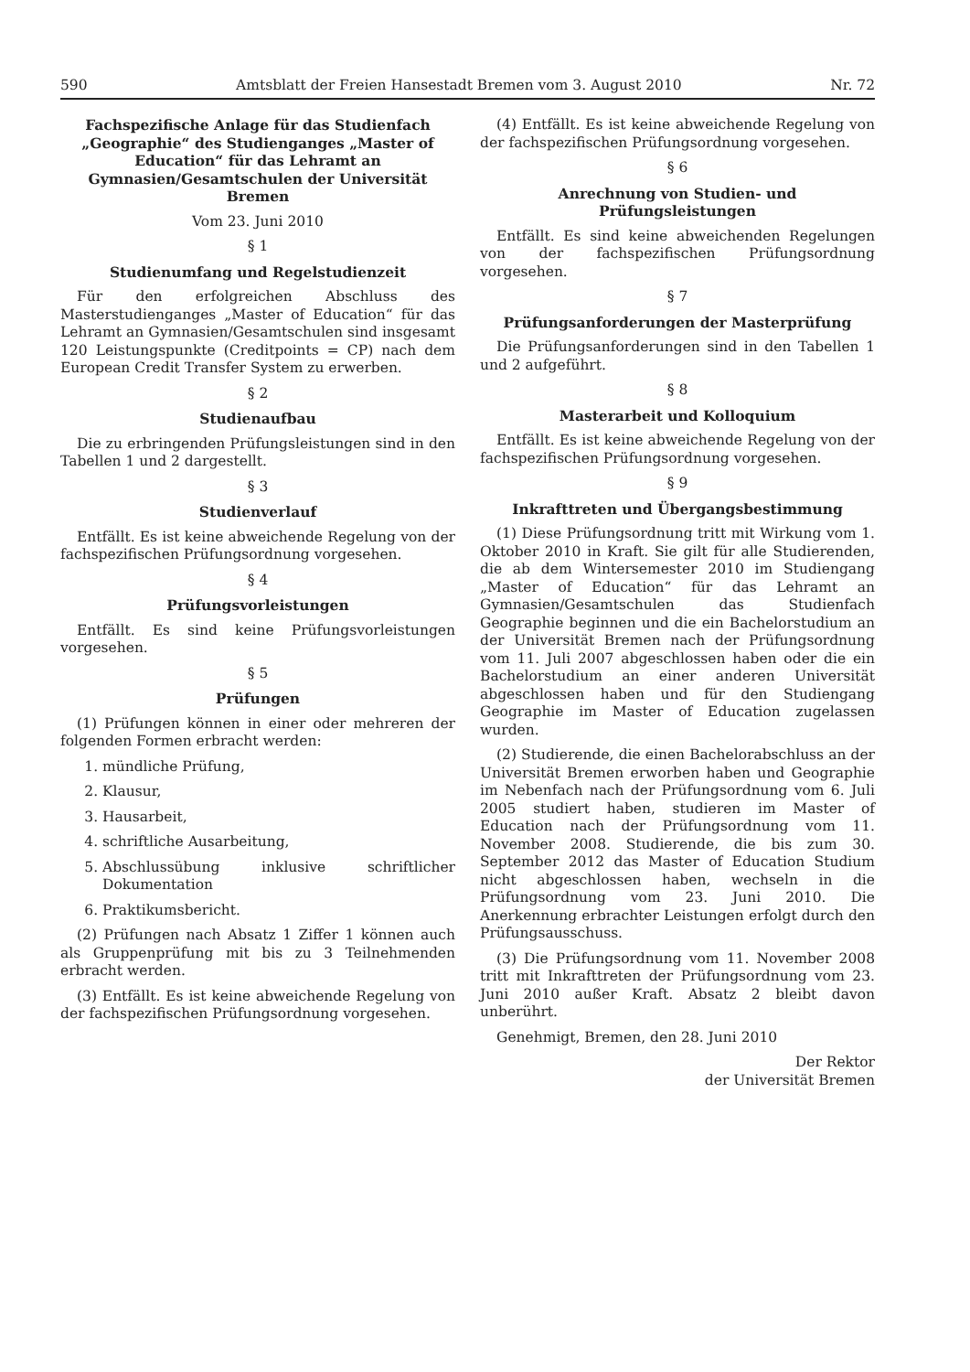590 Amtsblatt der Freien Hansestadt Bremen vom 3. August 2010 Nr. 72
Fachspezifische Anlage für das Studienfach „Geographie“ des Studienganges „Master of Education“ für das Lehramt an Gymnasien/Gesamtschulen der Universität Bremen
Vom 23. Juni 2010
§ 1
Studienumfang und Regelstudienzeit
Für den erfolgreichen Abschluss des Masterstudienganges „Master of Education“ für das Lehramt an Gymnasien/Gesamtschulen sind insgesamt 120 Leistungspunkte (Creditpoints = CP) nach dem European Credit Transfer System zu erwerben.
§ 2
Studienaufbau
Die zu erbringenden Prüfungsleistungen sind in den Tabellen 1 und 2 dargestellt.
§ 3
Studienverlauf
Entfällt. Es ist keine abweichende Regelung von der fachspezifischen Prüfungsordnung vorgesehen.
§ 4
Prüfungsvorleistungen
Entfällt. Es sind keine Prüfungsvorleistungen vorgesehen.
§ 5
Prüfungen
(1) Prüfungen können in einer oder mehreren der folgenden Formen erbracht werden:
1. mündliche Prüfung,
2. Klausur,
3. Hausarbeit,
4. schriftliche Ausarbeitung,
5. Abschlussübung inklusive schriftlicher Dokumentation
6. Praktikumsbericht.
(2) Prüfungen nach Absatz 1 Ziffer 1 können auch als Gruppenprüfung mit bis zu 3 Teilnehmenden erbracht werden.
(3) Entfällt. Es ist keine abweichende Regelung von der fachspezifischen Prüfungsordnung vorgesehen.
(4) Entfällt. Es ist keine abweichende Regelung von der fachspezifischen Prüfungsordnung vorgesehen.
§ 6
Anrechnung von Studien- und Prüfungsleistungen
Entfällt. Es sind keine abweichenden Regelungen von der fachspezifischen Prüfungsordnung vorgesehen.
§ 7
Prüfungsanforderungen der Masterprüfung
Die Prüfungsanforderungen sind in den Tabellen 1 und 2 aufgeführt.
§ 8
Masterarbeit und Kolloquium
Entfällt. Es ist keine abweichende Regelung von der fachspezifischen Prüfungsordnung vorgesehen.
§ 9
Inkrafttreten und Übergangsbestimmung
(1) Diese Prüfungsordnung tritt mit Wirkung vom 1. Oktober 2010 in Kraft. Sie gilt für alle Studierenden, die ab dem Wintersemester 2010 im Studiengang „Master of Education“ für das Lehramt an Gymnasien/Gesamtschulen das Studienfach Geographie beginnen und die ein Bachelorstudium an der Universität Bremen nach der Prüfungsordnung vom 11. Juli 2007 abgeschlossen haben oder die ein Bachelorstudium an einer anderen Universität abgeschlossen haben und für den Studiengang Geographie im Master of Education zugelassen wurden.
(2) Studierende, die einen Bachelorabschluss an der Universität Bremen erworben haben und Geographie im Nebenfach nach der Prüfungsordnung vom 6. Juli 2005 studiert haben, studieren im Master of Education nach der Prüfungsordnung vom 11. November 2008. Studierende, die bis zum 30. September 2012 das Master of Education Studium nicht abgeschlossen haben, wechseln in die Prüfungsordnung vom 23. Juni 2010. Die Anerkennung erbrachter Leistungen erfolgt durch den Prüfungsausschuss.
(3) Die Prüfungsordnung vom 11. November 2008 tritt mit Inkrafttreten der Prüfungsordnung vom 23. Juni 2010 außer Kraft. Absatz 2 bleibt davon unberührt.
Genehmigt, Bremen, den 28. Juni 2010
Der Rektor
der Universität Bremen